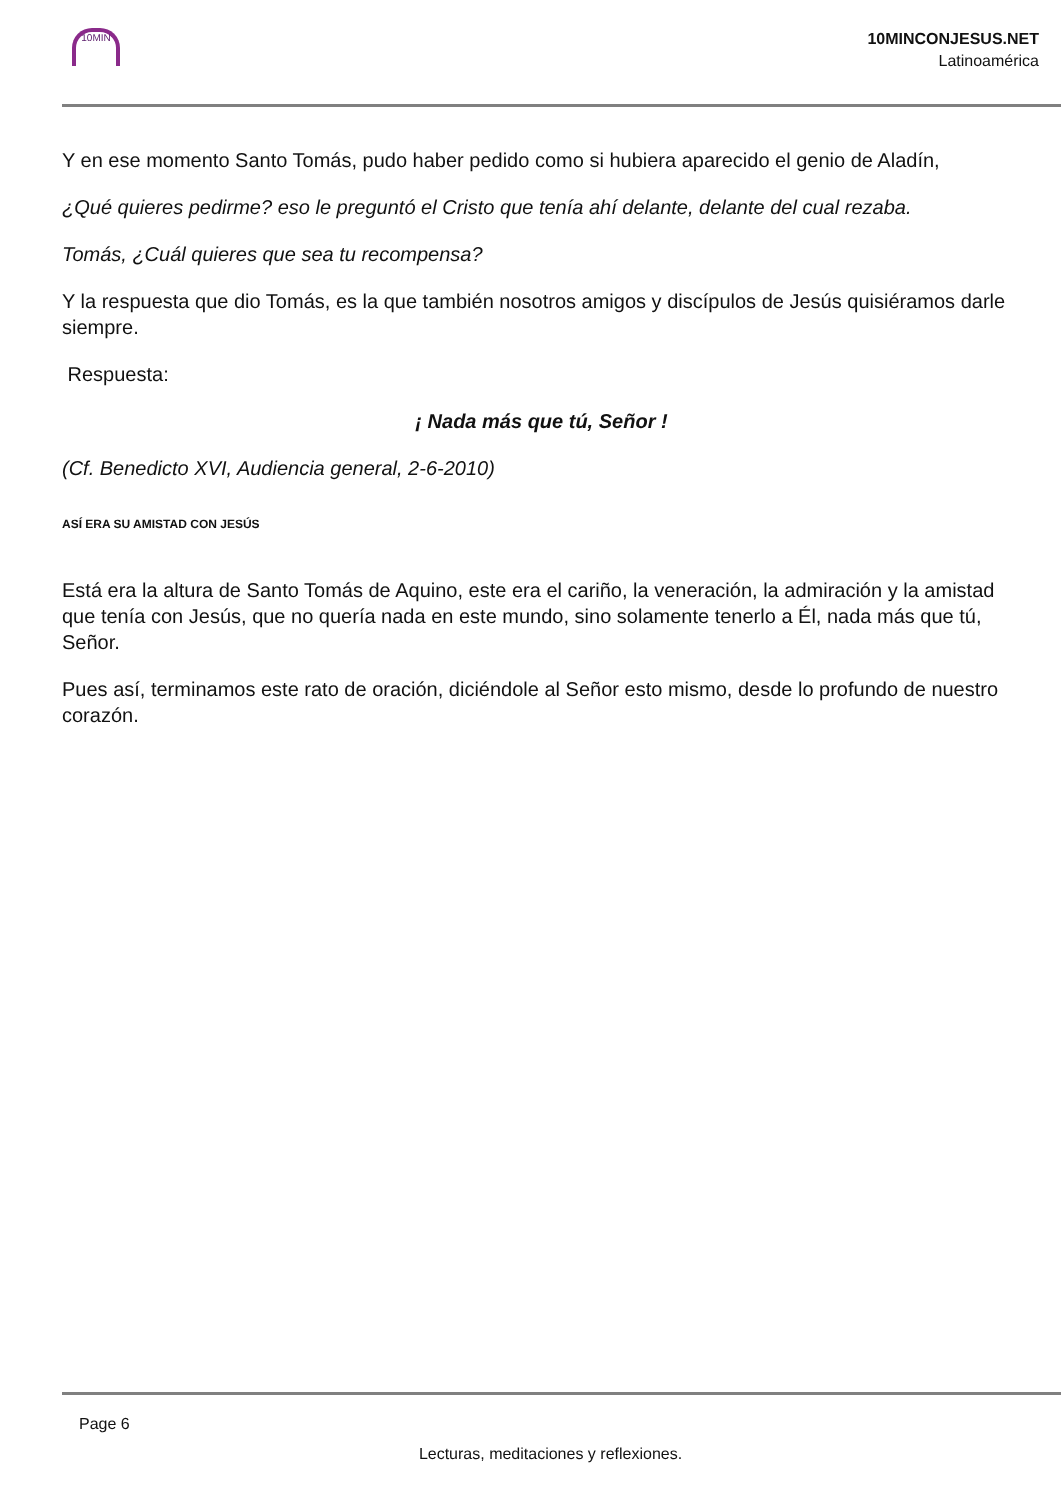10MIN
10MINCONJESUS.NET
Latinoamérica
Y en ese momento Santo Tomás, pudo haber pedido como si hubiera aparecido el genio de Aladín,
¿Qué quieres pedirme? eso le preguntó el Cristo que tenía ahí delante, delante del cual rezaba.
Tomás, ¿Cuál quieres que sea tu recompensa?
Y la respuesta que dio Tomás, es la que también nosotros amigos y discípulos de Jesús quisiéramos darle siempre.
Respuesta:
¡ Nada más que tú, Señor !
(Cf. Benedicto XVI, Audiencia general, 2-6-2010)
ASÍ ERA SU AMISTAD CON JESÚS
Está era la altura de Santo Tomás de Aquino, este era el cariño, la veneración, la admiración y la amistad que tenía con Jesús, que no quería nada en este mundo, sino solamente tenerlo a Él, nada más que tú, Señor.
Pues así, terminamos este rato de oración, diciéndole al Señor esto mismo, desde lo profundo de nuestro corazón.
Page 6
Lecturas, meditaciones y reflexiones.